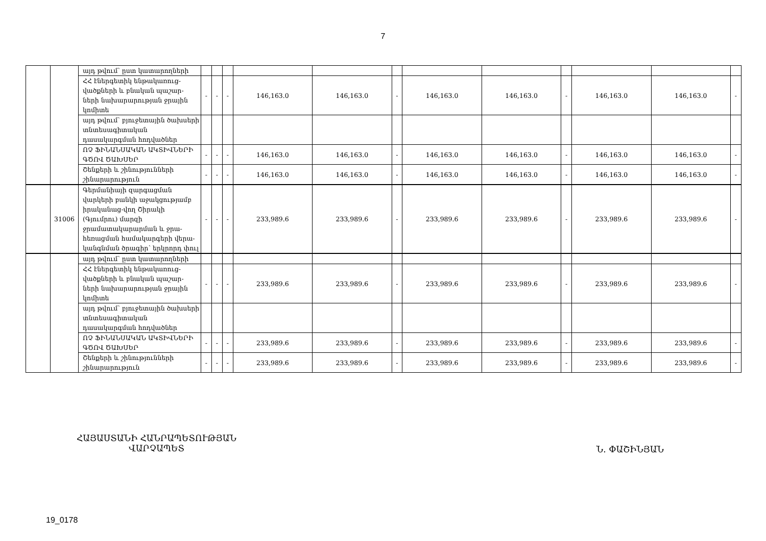7
| | | այդ թվում՝ ըստ կատարողների | | | | | | | | | | | | |
| | | ՀՀ էներգետիկ ենթակառուց-վածքների և բնական պաշար-ների նախարարության ջրային կոմիտե | - | - | - | 146,163.0 | 146,163.0 | - | 146,163.0 | 146,163.0 | - | 146,163.0 | 146,163.0 | - |
| | | այդ թվում՝ բյուջետային ծախսերի տնտեսագիտական դասակարգման հոդվածներ | | | | | | | | | | | | |
| | | ՈՉ ՖԻՆԱՆՍԱԿԱՆ ԱԿՏԻՎՆԵՐԻ ԳԾՈՎ ԾԱԽՍԵՐ | - | - | - | 146,163.0 | 146,163.0 | - | 146,163.0 | 146,163.0 | - | 146,163.0 | 146,163.0 | - |
| | | Շենքերի և շինությունների շինարարություն | - | - | - | 146,163.0 | 146,163.0 | - | 146,163.0 | 146,163.0 | - | 146,163.0 | 146,163.0 | - |
| | 31006 | Գերմանիայի զարգացման վարկերի բանկի աջակցությամբ իրականաց-վող Շիրակի (Գյումրու) մարզի ջրամատակարարման և ջրա-հեռացման համակարգերի վերա-կանգնման ծրագիր՝ երկրորդ փուլ | - | - | - | 233,989.6 | 233,989.6 | - | 233,989.6 | 233,989.6 | - | 233,989.6 | 233,989.6 | - |
| | | այդ թվում՝ ըստ կատարողների | | | | | | | | | | | | |
| | | ՀՀ էներգետիկ ենթակառուց-վածքների և բնական պաշար-ների նախարարության ջրային կոմիտե | - | - | - | 233,989.6 | 233,989.6 | - | 233,989.6 | 233,989.6 | - | 233,989.6 | 233,989.6 | - |
| | | այդ թվում՝ բյուջետային ծախսերի տնտեսագիտական դասակարգման հոդվածներ | | | | | | | | | | | | |
| | | ՈՉ ՖԻՆԱՆՍԱԿԱՆ ԱԿՏԻՎՆԵՐԻ ԳԾՈՎ ԾԱԽՍԵՐ | - | - | - | 233,989.6 | 233,989.6 | - | 233,989.6 | 233,989.6 | - | 233,989.6 | 233,989.6 | - |
| | | Շենքերի և շինությունների շինարարություն | - | - | - | 233,989.6 | 233,989.6 | - | 233,989.6 | 233,989.6 | - | 233,989.6 | 233,989.6 | - |
ՀԱՅԱՍՏԱՆԻ ՀԱՆՐԱՊԵՏՈՒԹՅԱՆ
ՎԱՐՉԱՊԵՏ
Ն. ՓԱՇԻՆՅԱՆ
19_0178